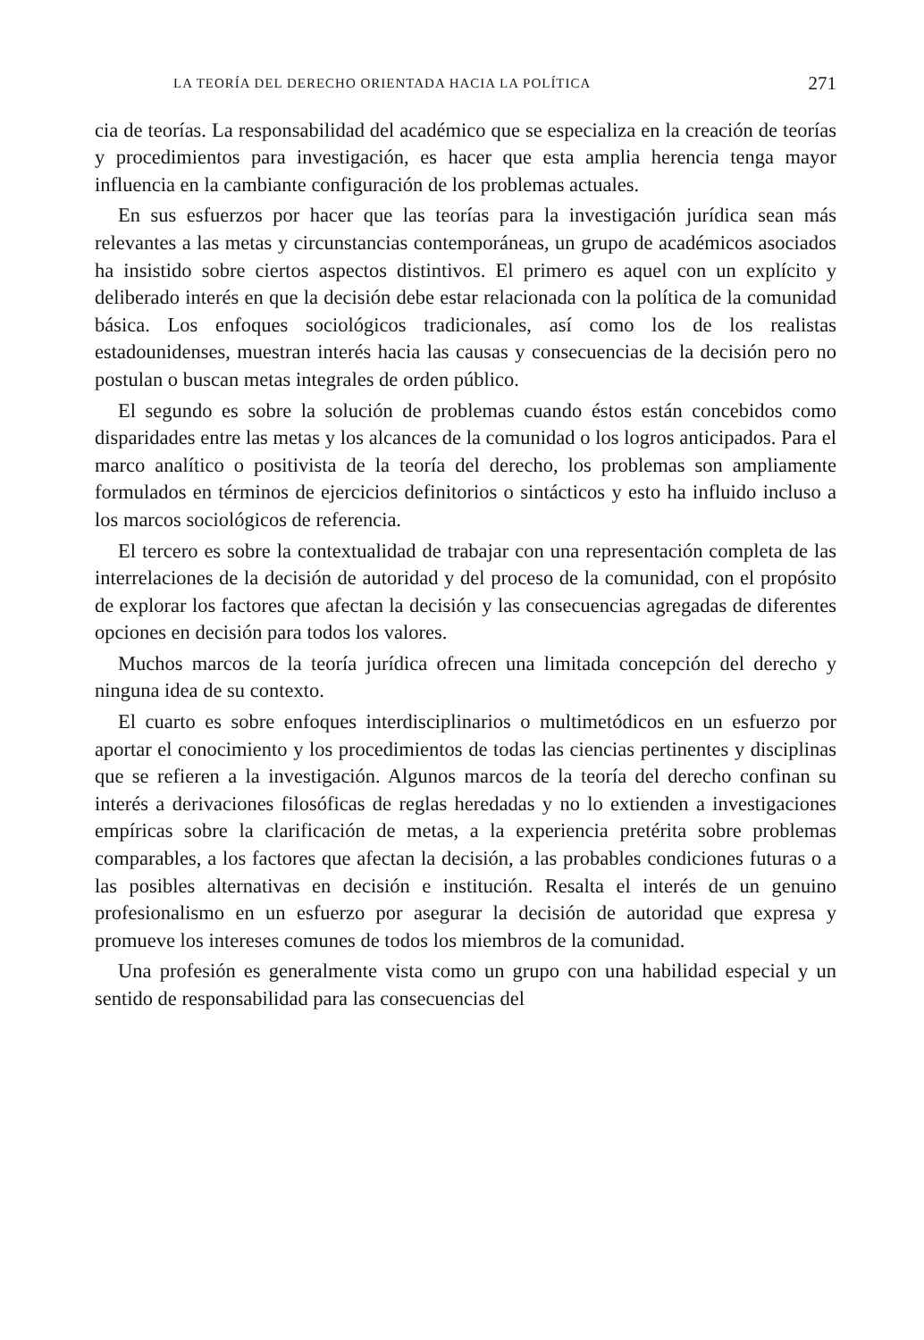LA TEORÍA DEL DERECHO ORIENTADA HACIA LA POLÍTICA 271
cia de teorías. La responsabilidad del académico que se especializa en la creación de teorías y procedimientos para investigación, es hacer que esta amplia herencia tenga mayor influencia en la cambiante configuración de los problemas actuales.
En sus esfuerzos por hacer que las teorías para la investigación jurídica sean más relevantes a las metas y circunstancias contemporáneas, un grupo de académicos asociados ha insistido sobre ciertos aspectos distintivos. El primero es aquel con un explícito y deliberado interés en que la decisión debe estar relacionada con la política de la comunidad básica. Los enfoques sociológicos tradicionales, así como los de los realistas estadounidenses, muestran interés hacia las causas y consecuencias de la decisión pero no postulan o buscan metas integrales de orden público.
El segundo es sobre la solución de problemas cuando éstos están concebidos como disparidades entre las metas y los alcances de la comunidad o los logros anticipados. Para el marco analítico o positivista de la teoría del derecho, los problemas son ampliamente formulados en términos de ejercicios definitorios o sintácticos y esto ha influido incluso a los marcos sociológicos de referencia.
El tercero es sobre la contextualidad de trabajar con una representación completa de las interrelaciones de la decisión de autoridad y del proceso de la comunidad, con el propósito de explorar los factores que afectan la decisión y las consecuencias agregadas de diferentes opciones en decisión para todos los valores.
Muchos marcos de la teoría jurídica ofrecen una limitada concepción del derecho y ninguna idea de su contexto.
El cuarto es sobre enfoques interdisciplinarios o multimetódicos en un esfuerzo por aportar el conocimiento y los procedimientos de todas las ciencias pertinentes y disciplinas que se refieren a la investigación. Algunos marcos de la teoría del derecho confinan su interés a derivaciones filosóficas de reglas heredadas y no lo extienden a investigaciones empíricas sobre la clarificación de metas, a la experiencia pretérita sobre problemas comparables, a los factores que afectan la decisión, a las probables condiciones futuras o a las posibles alternativas en decisión e institución. Resalta el interés de un genuino profesionalismo en un esfuerzo por asegurar la decisión de autoridad que expresa y promueve los intereses comunes de todos los miembros de la comunidad.
Una profesión es generalmente vista como un grupo con una habilidad especial y un sentido de responsabilidad para las consecuencias del